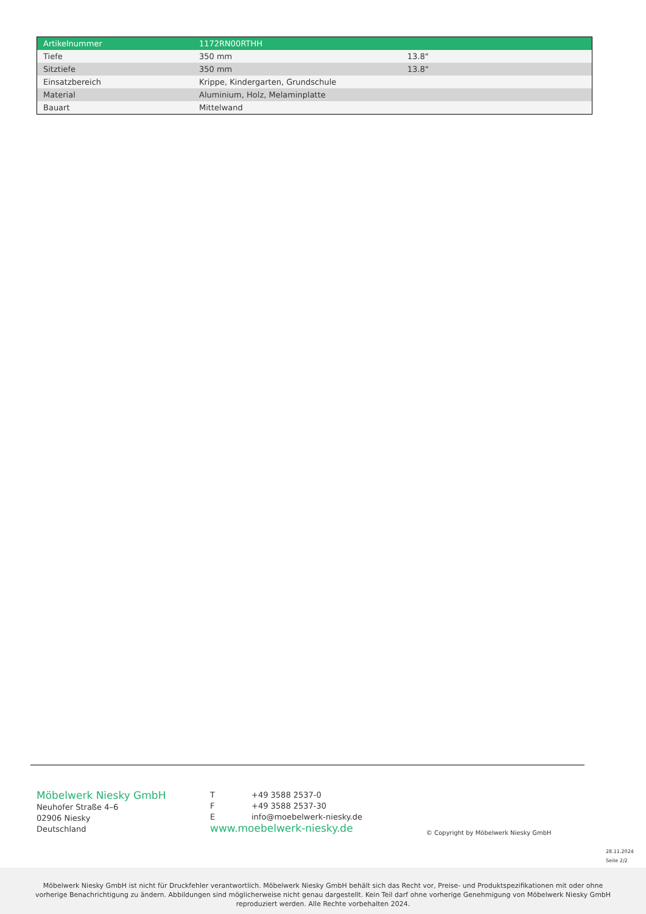| Artikelnummer | 1172RN00RTHH | |
| Tiefe | 350 mm | 13.8" |
| Sitztiefe | 350 mm | 13.8" |
| Einsatzbereich | Krippe, Kindergarten, Grundschule | |
| Material | Aluminium, Holz, Melaminplatte | |
| Bauart | Mittelwand | |
Möbelwerk Niesky GmbH
Neuhofer Straße 4–6
02906 Niesky
Deutschland
T +49 3588 2537-0
F +49 3588 2537-30
Einfo@moebelwerk-niesky.de
www.moebelwerk-niesky.de
© Copyright by Möbelwerk Niesky GmbH
28.11.2024
Seite 2/2
Möbelwerk Niesky GmbH ist nicht für Druckfehler verantwortlich. Möbelwerk Niesky GmbH behält sich das Recht vor, Preise- und Produktspezifikationen mit oder ohne
vorherige Benachrichtigung zu ändern. Abbildungen sind möglicherweise nicht genau dargestellt. Kein Teil darf ohne vorherige Genehmigung von Möbelwerk Niesky GmbH
reproduziert werden. Alle Rechte vorbehalten 2024.